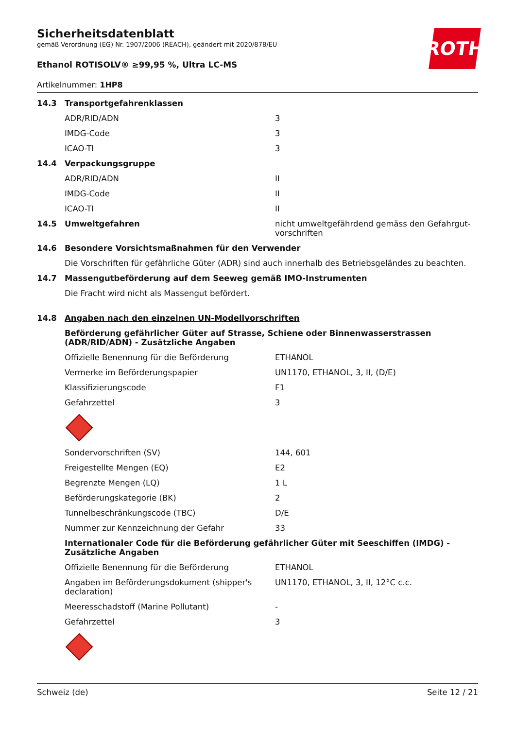ROTH
Sicherheitsdatenblatt
gemäß Verordnung (EG) Nr. 1907/2006 (REACH), geändert mit 2020/878/EU
Ethanol ROTISOLV® ≥99,95 %, Ultra LC-MS
Artikelnummer: 1HP8
| 14.3 | Transportgefahrenklassen | |
| | ADR/RID/ADN | 3 |
| | IMDG-Code | 3 |
| | ICAO-TI | 3 |
| 14.4 | Verpackungsgruppe | |
| | ADR/RID/ADN | II |
| | IMDG-Code | II |
| | ICAO-TI | II |
| 14.5 | Umweltgefahren | nicht umweltgefährdend gemäss den Gefahrgut-vorschriften |
| 14.6 | Besondere Vorsichtsmaßnahmen für den Verwender | |
| | Die Vorschriften für gefährliche Güter (ADR) sind auch innerhalb des Betriebsgeländes zu beachten. | |
| 14.7 | Massengutbeförderung auf dem Seeweg gemäß IMO-Instrumenten | |
| | Die Fracht wird nicht als Massengut befördert. | |
| 14.8 | Angaben nach den einzelnen UN-Modellvorschriften | |
| | Beförderung gefährlicher Güter auf Strasse, Schiene oder Binnenwasserstrassen (ADR/RID/ADN) - Zusätzliche Angaben | |
| | Offizielle Benennung für die Beförderung | ETHANOL |
| | Vermerke im Beförderungspapier | UN1170, ETHANOL, 3, II, (D/E) |
| | Klassifizierungscode | F1 |
| | Gefahrzettel | 3 |
| | Sondervorschriften (SV) | 144, 601 |
| | Freigestellte Mengen (EQ) | E2 |
| | Begrenzte Mengen (LQ) | 1 L |
| | Beförderungskategorie (BK) | 2 |
| | Tunnelbeschränkungscode (TBC) | D/E |
| | Nummer zur Kennzeichnung der Gefahr | 33 |
| | Internationaler Code für die Beförderung gefährlicher Güter mit Seeschiffen (IMDG) - Zusätzliche Angaben | |
| | Offizielle Benennung für die Beförderung | ETHANOL |
| | Angaben im Beförderungsdokument (shipper's declaration) | UN1170, ETHANOL, 3, II, 12°C c.c. |
| | Meeresschadstoff (Marine Pollutant) | - |
| | Gefahrzettel | 3 |
Schweiz (de) Seite 12 / 21